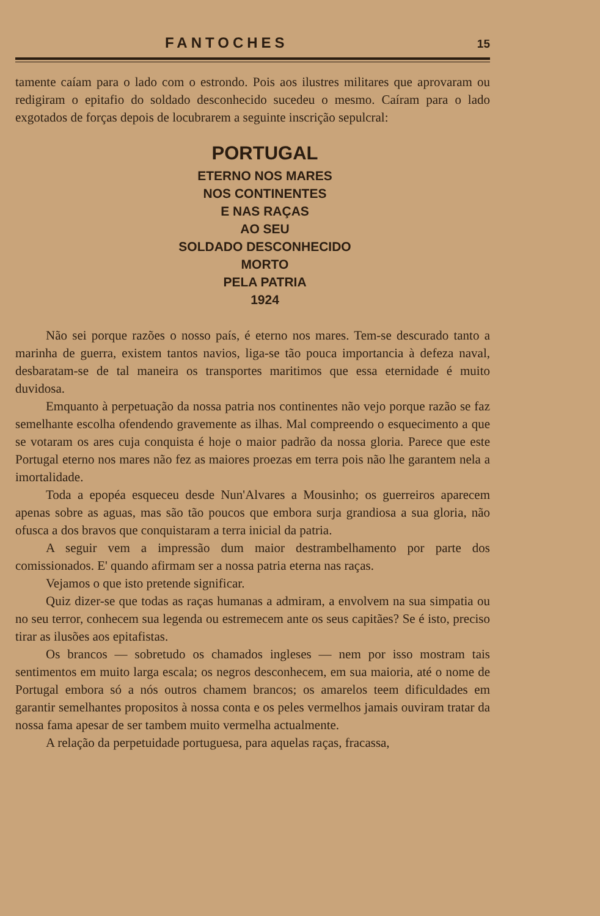FANTOCHES 15
tamente caíam para o lado com o estrondo. Pois aos ilustres militares que aprovaram ou redigiram o epitafio do soldado desconhecido sucedeu o mesmo. Caíram para o lado exgotados de forças depois de locubrarem a seguinte inscrição sepulcral:
PORTUGAL
ETERNO NOS MARES
NOS CONTINENTES
E NAS RAÇAS
AO SEU
SOLDADO DESCONHECIDO
MORTO
PELA PATRIA
1924
Não sei porque razões o nosso país, é eterno nos mares. Tem-se descurado tanto a marinha de guerra, existem tantos navios, liga-se tão pouca importancia à defeza naval, desbaratam-se de tal maneira os transportes maritimos que essa eternidade é muito duvidosa.
Emquanto à perpetuação da nossa patria nos continentes não vejo porque razão se faz semelhante escolha ofendendo gravemente as ilhas. Mal compreendo o esquecimento a que se votaram os ares cuja conquista é hoje o maior padrão da nossa gloria. Parece que este Portugal eterno nos mares não fez as maiores proezas em terra pois não lhe garantem nela a imortalidade.
Toda a epopéa esqueceu desde Nun'Alvares a Mousinho; os guerreiros aparecem apenas sobre as aguas, mas são tão poucos que embora surja grandiosa a sua gloria, não ofusca a dos bravos que conquistaram a terra inicial da patria.
A seguir vem a impressão dum maior destrambelhamento por parte dos comissionados. E' quando afirmam ser a nossa patria eterna nas raças.
Vejamos o que isto pretende significar.
Quiz dizer-se que todas as raças humanas a admiram, a envolvem na sua simpatia ou no seu terror, conhecem sua legenda ou estremecem ante os seus capitães? Se é isto, preciso tirar as ilusões aos epitafistas.
Os brancos — sobretudo os chamados ingleses — nem por isso mostram tais sentimentos em muito larga escala; os negros desconhecem, em sua maioria, até o nome de Portugal embora só a nós outros chamem brancos; os amarelos teem dificuldades em garantir semelhantes propositos à nossa conta e os peles vermelhos jamais ouviram tratar da nossa fama apesar de ser tambem muito vermelha actualmente.
A relação da perpetuidade portuguesa, para aquelas raças, fracassa,